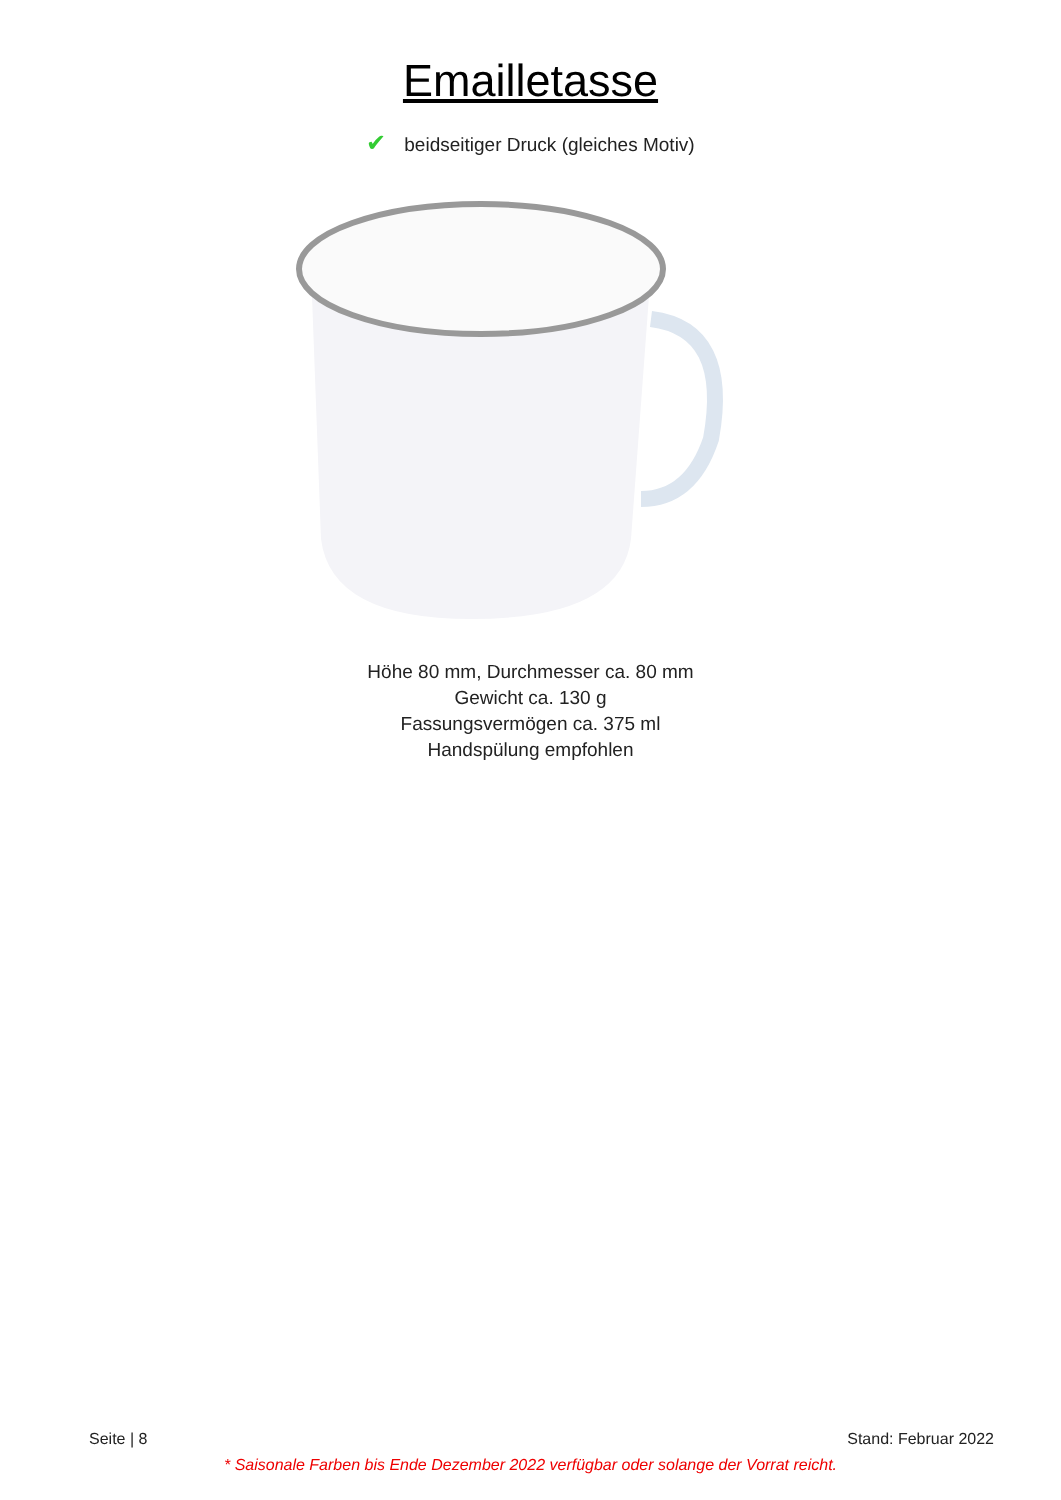Emailletasse
✔ beidseitiger Druck (gleiches Motiv)
Höhe 80 mm, Durchmesser ca. 80 mm
Gewicht ca. 130 g
Fassungsvermögen ca. 375 ml
Handspülung empfohlen
Seite | 8 Stand: Februar 2022
* Saisonale Farben bis Ende Dezember 2022 verfügbar oder solange der Vorrat reicht.